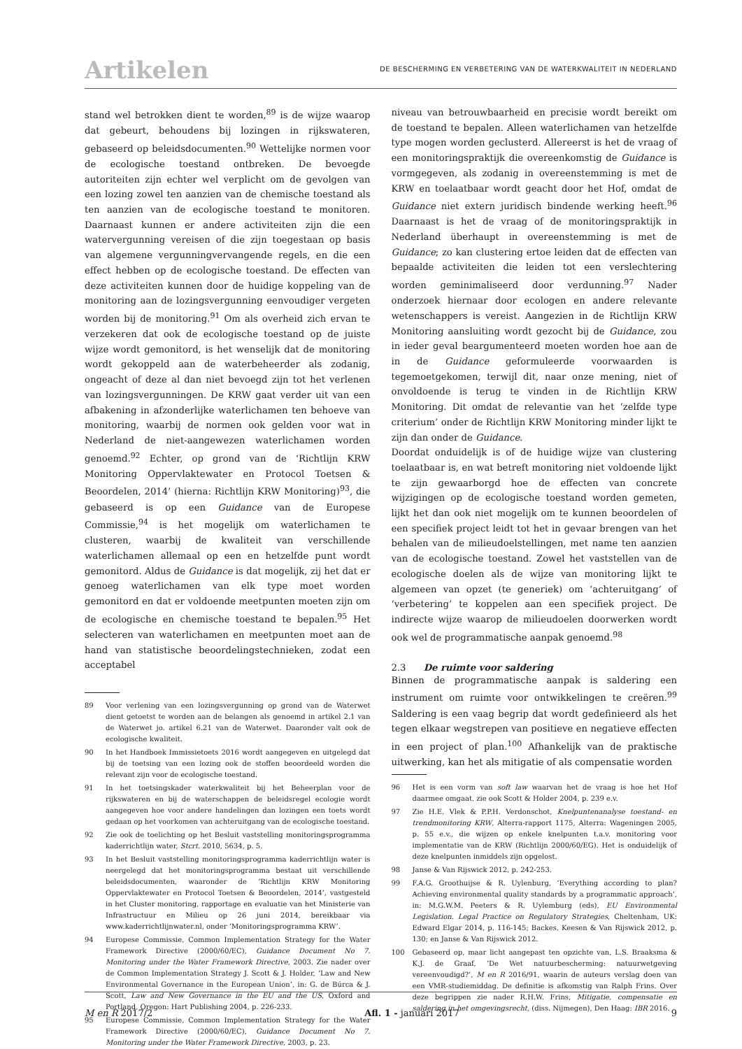Artikelen
DE BESCHERMING EN VERBETERING VAN DE WATERKWALITEIT IN NEDERLAND
stand wel betrokken dient te worden,<sup>89</sup> is de wijze waarop dat gebeurt, behoudens bij lozingen in rijkswateren, gebaseerd op beleidsdocumenten.<sup>90</sup> Wettelijke normen voor de ecologische toestand ontbreken. De bevoegde autoriteiten zijn echter wel verplicht om de gevolgen van een lozing zowel ten aanzien van de chemische toestand als ten aanzien van de ecologische toestand te monitoren. Daarnaast kunnen er andere activiteiten zijn die een watervergunning vereisen of die zijn toegestaan op basis van algemene vergunningvervangende regels, en die een effect hebben op de ecologische toestand. De effecten van deze activiteiten kunnen door de huidige koppeling van de monitoring aan de lozingsvergunning eenvoudiger vergeten worden bij de monitoring.<sup>91</sup> Om als overheid zich ervan te verzekeren dat ook de ecologische toestand op de juiste wijze wordt gemonitord, is het wenselijk dat de monitoring wordt gekoppeld aan de waterbeheerder als zodanig, ongeacht of deze al dan niet bevoegd zijn tot het verlenen van lozingsvergunningen. De KRW gaat verder uit van een afbakening in afzonderlijke waterlichamen ten behoeve van monitoring, waarbij de normen ook gelden voor wat in Nederland de niet-aangewezen waterlichamen worden genoemd.<sup>92</sup> Echter, op grond van de ‘Richtlijn KRW Monitoring Oppervlaktewater en Protocol Toetsen & Beoordelen, 2014’ (hierna: Richtlijn KRW Monitoring)<sup>93</sup>, die gebaseerd is op een Guidance van de Europese Commissie,<sup>94</sup> is het mogelijk om waterlichamen te clusteren, waarbij de kwaliteit van verschillende waterlichamen allemaal op een en hetzelfde punt wordt gemonitord. Aldus de Guidance is dat mogelijk, zij het dat er genoeg waterlichamen van elk type moet worden gemonitord en dat er voldoende meetpunten moeten zijn om de ecologische en chemische toestand te bepalen.<sup>95</sup> Het selecteren van waterlichamen en meetpunten moet aan de hand van statistische beoordelingstechnieken, zodat een acceptabel
89 Voor verlening van een lozingsvergunning op grond van de Waterwet dient getoetst te worden aan de belangen als genoemd in artikel 2.1 van de Waterwet jo. artikel 6.21 van de Waterwet. Daaronder valt ook de ecologische kwaliteit.
90 In het Handboek Immissietoets 2016 wordt aangegeven en uitgelegd dat bij de toetsing van een lozing ook de stoffen beoordeeld worden die relevant zijn voor de ecologische toestand.
91 In het toetsingskader waterkwaliteit bij het Beheerplan voor de rijkswateren en bij de waterschappen de beleidsregel ecologie wordt aangegeven hoe voor andere handelingen dan lozingen een toets wordt gedaan op het voorkomen van achteruitgang van de ecologische toestand.
92 Zie ook de toelichting op het Besluit vaststelling monitoringsprogramma kaderrichtlijn water, Stcrt. 2010, 5634, p. 5.
93 In het Besluit vaststelling monitoringsprogramma kaderrichtlijn water is neergelegd dat het monitoringsprogramma bestaat uit verschillende beleidsdocumenten, waaronder de ‘Richtlijn KRW Monitoring Oppervlaktewater en Protocol Toetsen & Beoordelen, 2014’, vastgesteld in het Cluster monitoring, rapportage en evaluatie van het Ministerie van Infrastructuur en Milieu op 26 juni 2014, bereikbaar via www.kaderrichtlijnwater.nl, onder ‘Monitoringsprogramma KRW’.
94 Europese Commissie, Common Implementation Strategy for the Water Framework Directive (2000/60/EC), Guidance Document No 7. Monitoring under the Water Framework Directive, 2003. Zie nader over de Common Implementation Strategy J. Scott & J. Holder, ‘Law and New Environmental Governance in the European Union’, in: G. de Búrca & J. Scott, Law and New Governance in the EU and the US, Oxford and Portland, Oregon: Hart Publishing 2004, p. 226-233.
95 Europese Commissie, Common Implementation Strategy for the Water Framework Directive (2000/60/EC), Guidance Document No 7. Monitoring under the Water Framework Directive, 2003, p. 23.
niveau van betrouwbaarheid en precisie wordt bereikt om de toestand te bepalen. Alleen waterlichamen van hetzelfde type mogen worden geclusterd. Allereerst is het de vraag of een monitoringspraktijk die overeenkomstig de Guidance is vormgegeven, als zodanig in overeenstemming is met de KRW en toelaatbaar wordt geacht door het Hof, omdat de Guidance niet extern juridisch bindende werking heeft.<sup>96</sup> Daarnaast is het de vraag of de monitoringspraktijk in Nederland überhaupt in overeenstemming is met de Guidance; zo kan clustering ertoe leiden dat de effecten van bepaalde activiteiten die leiden tot een verslechtering worden geminimaliseerd door verdunning.<sup>97</sup> Nader onderzoek hiernaar door ecologen en andere relevante wetenschappers is vereist. Aangezien in de Richtlijn KRW Monitoring aansluiting wordt gezocht bij de Guidance, zou in ieder geval beargumenteerd moeten worden hoe aan de in de Guidance geformuleerde voorwaarden is tegemoetgekomen, terwijl dit, naar onze mening, niet of onvoldoende is terug te vinden in de Richtlijn KRW Monitoring. Dit omdat de relevantie van het ‘zelfde type criterium’ onder de Richtlijn KRW Monitoring minder lijkt te zijn dan onder de Guidance.
Doordat onduidelijk is of de huidige wijze van clustering toelaatbaar is, en wat betreft monitoring niet voldoende lijkt te zijn gewaarborgd hoe de effecten van concrete wijzigingen op de ecologische toestand worden gemeten, lijkt het dan ook niet mogelijk om te kunnen beoordelen of een specifiek project leidt tot het in gevaar brengen van het behalen van de milieudoelstellingen, met name ten aanzien van de ecologische toestand. Zowel het vaststellen van de ecologische doelen als de wijze van monitoring lijkt te algemeen van opzet (te generiek) om ‘achteruitgang’ of ‘verbetering’ te koppelen aan een specifiek project. De indirecte wijze waarop de milieudoelen doorwerken wordt ook wel de programmatische aanpak genoemd.<sup>98</sup>
2.3 De ruimte voor saldering
Binnen de programmatische aanpak is saldering een instrument om ruimte voor ontwikkelingen te creëren.<sup>99</sup> Saldering is een vaag begrip dat wordt gedefinieerd als het tegen elkaar wegstrepen van positieve en negatieve effecten in een project of plan.<sup>100</sup> Afhankelijk van de praktische uitwerking, kan het als mitigatie of als compensatie worden
96 Het is een vorm van soft law waarvan het de vraag is hoe het Hof daarmee omgaat, zie ook Scott & Holder 2004, p. 239 e.v.
97 Zie H.E. Vlek & P.P.H. Verdonschot, Knelpuntenanalyse toestand- en trendmonitoring KRW, Alterra-rapport 1175, Alterra: Wageningen 2005, p. 55 e.v., die wijzen op enkele knelpunten t.a.v. monitoring voor implementatie van de KRW (Richtlijn 2000/60/EG). Het is onduidelijk of deze knelpunten inmiddels zijn opgelost.
98 Janse & Van Rijswick 2012, p. 242-253.
99 F.A.G. Groothuijse & R. Uylenburg, ‘Everything according to plan? Achieving environmental quality standards by a programmatic approach’, in: M.G.W.M. Peeters & R. Uylemburg (eds), EU Environmental Legislation. Legal Practice on Regulatory Strategies, Cheltenham, UK: Edward Elgar 2014, p. 116-145; Backes, Keesen & Van Rijswick 2012, p. 130; en Janse & Van Rijswick 2012.
100 Gebaseerd op, maar licht aangepast ten opzichte van, L.S. Braaksma & K.J. de Graaf, ‘De Wet natuurbescherming: natuurwetgeving vereenvoudigd?’, M en R 2016/91, waarin de auteurs verslag doen van een VMR-studiemiddag. De definitie is afkomstig van Ralph Frins. Over deze begrippen zie nader R.H.W. Frins, Mitigatie, compensatie en saldering in het omgevingsrecht, (diss. Nijmegen), Den Haag: IBR 2016.
M en R 2017/2 Afl. 1 - januari 2017 9